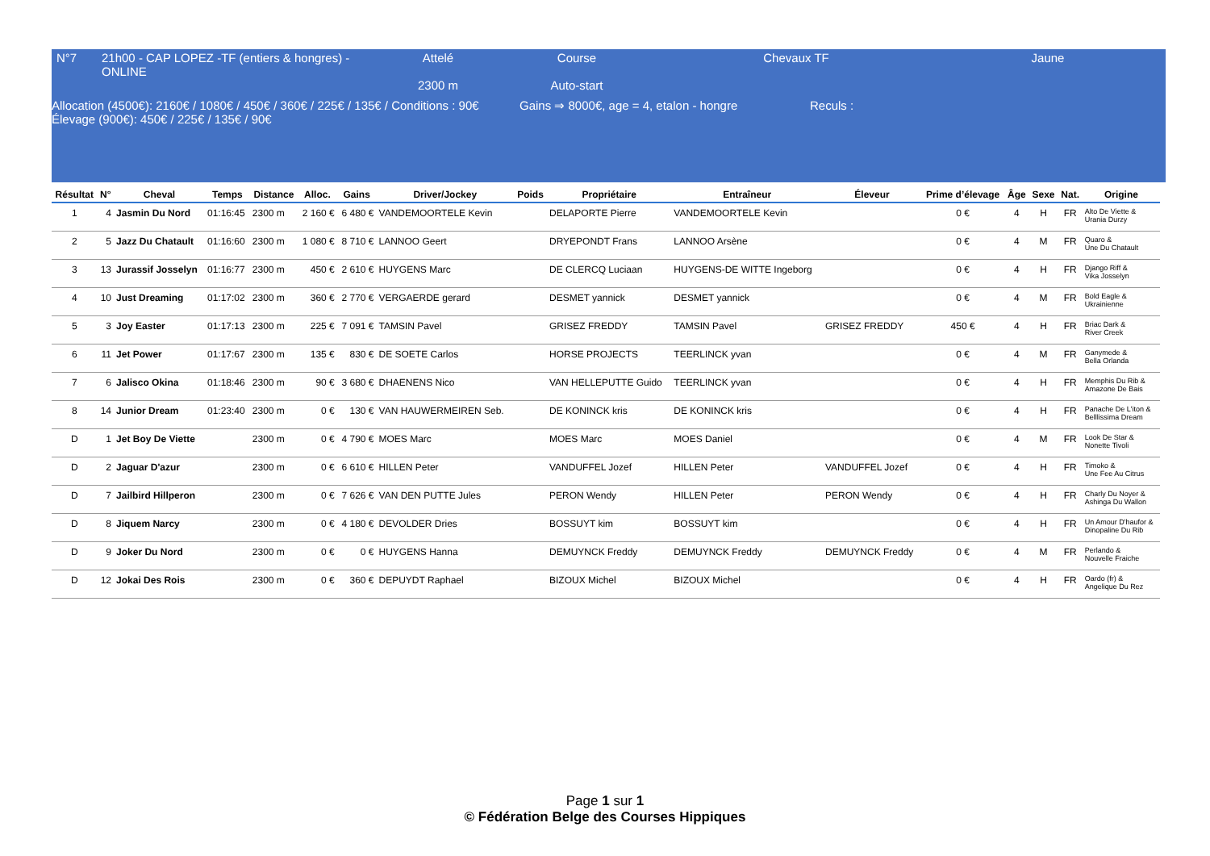| N°7 | 21h00 - CAP LOPEZ -TF (entiers & hongres) -ONLINE | Attelé 2300 m | Course Auto-start | Chevaux TF | Jaune |
Allocation (4500€): 2160€ / 1080€ / 450€ / 360€ / 225€ / 135€ / Conditions : 90€
Élevage (900€): 450€ / 225€ / 135€ / 90€
Gains ⇒ 8000€, age = 4, etalon - hongre
Reculs :
| Résultat | N° | Cheval | Temps | Distance | Alloc. | Gains | Driver/Jockey | Poids | Propriétaire | Entraîneur | Éleveur | Prime d’élevage | Âge | Sexe | Nat. | Origine |
| --- | --- | --- | --- | --- | --- | --- | --- | --- | --- | --- | --- | --- | --- | --- | --- | --- |
| 1 | 4 | Jasmin Du Nord | 01:16:45 | 2300 m | 2 160 € | 6 480 € | VANDEMOORTELE Kevin | | DELAPORTE Pierre | VANDEMOORTELE Kevin | | 0 € | 4 | H | FR | Alto De Viette & Urania Durzy |
| 2 | 5 | Jazz Du Chatault | 01:16:60 | 2300 m | 1 080 € | 8 710 € | LANNOO Geert | | DRYEPONDT Frans | LANNOO Arsène | | 0 € | 4 | M | FR | Quaro & Une Du Chatault |
| 3 | 13 | Jurassif Josselyn | 01:16:77 | 2300 m | 450 € | 2 610 € | HUYGENS Marc | | DE CLERCQ Luciaan | HUYGENS-DE WITTE Ingeborg | | 0 € | 4 | H | FR | Django Riff & Vika Josselyn |
| 4 | 10 | Just Dreaming | 01:17:02 | 2300 m | 360 € | 2 770 € | VERGAERDE gerard | | DESMET yannick | DESMET yannick | | 0 € | 4 | M | FR | Bold Eagle & Ukrainienne |
| 5 | 3 | Joy Easter | 01:17:13 | 2300 m | 225 € | 7 091 € | TAMSIN Pavel | | GRISEZ FREDDY | TAMSIN Pavel | GRISEZ FREDDY | 450 € | 4 | H | FR | Briac Dark & River Creek |
| 6 | 11 | Jet Power | 01:17:67 | 2300 m | 135 € | 830 € | DE SOETE Carlos | | HORSE PROJECTS | TEERLINCK yvan | | 0 € | 4 | M | FR | Ganymede & Bella Orlanda |
| 7 | 6 | Jalisco Okina | 01:18:46 | 2300 m | 90 € | 3 680 € | DHAENENS Nico | | VAN HELLEPUTTE Guido | TEERLINCK yvan | | 0 € | 4 | H | FR | Memphis Du Rib & Amazone De Bais |
| 8 | 14 | Junior Dream | 01:23:40 | 2300 m | 0 € | 130 € | VAN HAUWERMEIREN Seb. | | DE KONINCK kris | DE KONINCK kris | | 0 € | 4 | H | FR | Panache De L'iton & Belllissima Dream |
| D | 1 | Jet Boy De Viette | | 2300 m | 0 € | 4 790 € | MOES Marc | | MOES Marc | MOES Daniel | | 0 € | 4 | M | FR | Look De Star & Nonette Tivoli |
| D | 2 | Jaguar D'azur | | 2300 m | 0 € | 6 610 € | HILLEN Peter | | VANDUFFEL Jozef | HILLEN Peter | VANDUFFEL Jozef | 0 € | 4 | H | FR | Timoko & Une Fee Au Citrus |
| D | 7 | Jailbird Hillperon | | 2300 m | 0 € | 7 626 € | VAN DEN PUTTE Jules | | PERON Wendy | HILLEN Peter | PERON Wendy | 0 € | 4 | H | FR | Charly Du Noyer & Ashinga Du Wallon |
| D | 8 | Jiquem Narcy | | 2300 m | 0 € | 4 180 € | DEVOLDER Dries | | BOSSUYT kim | BOSSUYT kim | | 0 € | 4 | H | FR | Un Amour D'haufor & Dinopaline Du Rib |
| D | 9 | Joker Du Nord | | 2300 m | 0 € | 0 € | HUYGENS Hanna | | DEMUYNCK Freddy | DEMUYNCK Freddy | DEMUYNCK Freddy | 0 € | 4 | M | FR | Perlando & Nouvelle Fraiche |
| D | 12 | Jokai Des Rois | | 2300 m | 0 € | 360 € | DEPUYDT Raphael | | BIZOUX Michel | BIZOUX Michel | | 0 € | 4 | H | FR | Oardo (fr) & Angelique Du Rez |
Page 1 sur 1
© Fédération Belge des Courses Hippiques